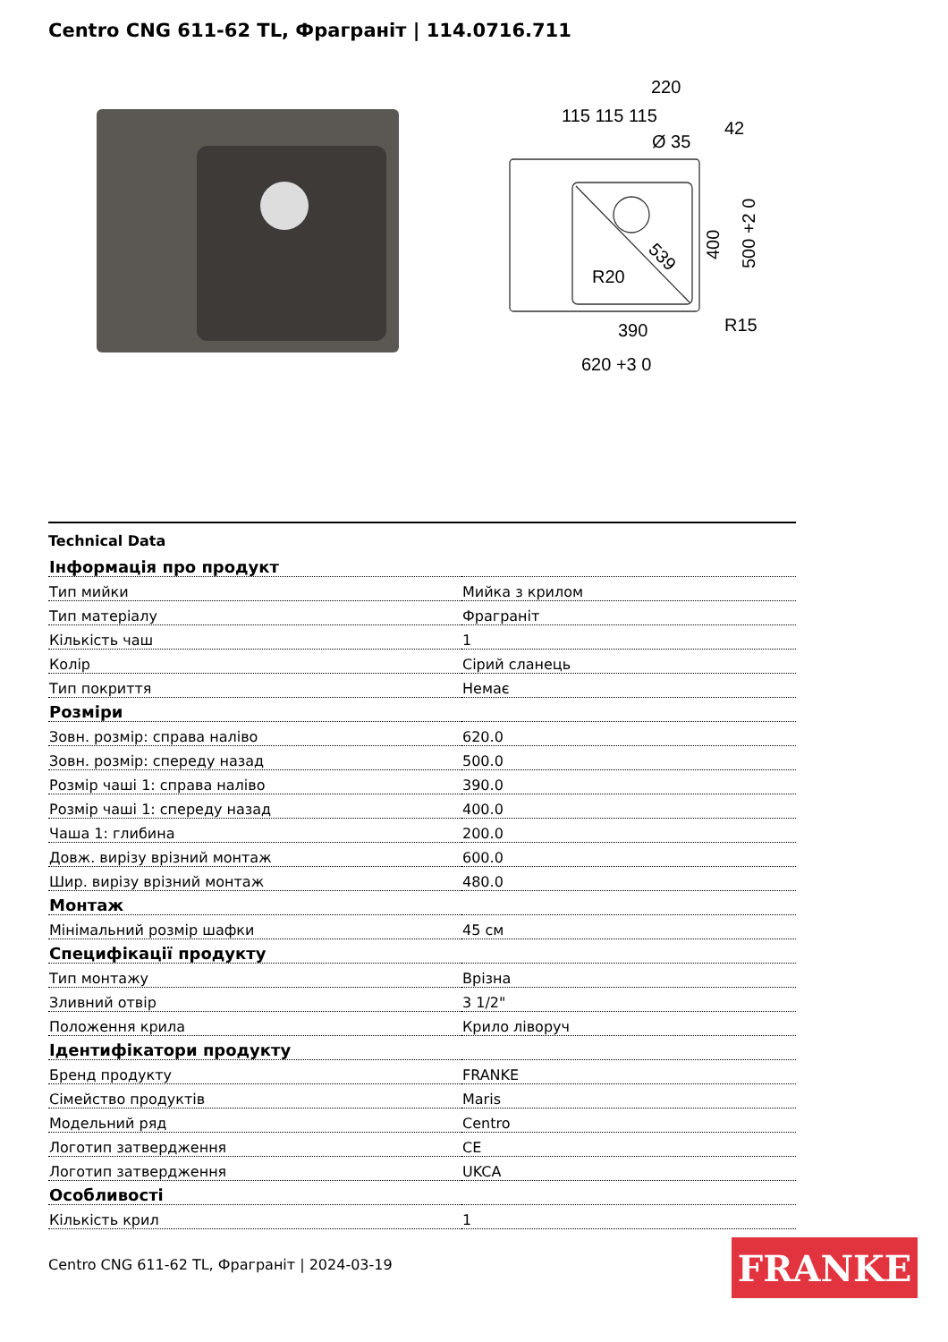Centro CNG 611-62 TL, Фраграніт | 114.0716.711
220
115 115 115
Ø 35
42
R20
390
R15
620 +3 0
400
500 +2 0
539
Technical Data
| Інформація про продукт | |
| Тип мийки | Мийка з крилом |
| Тип матеріалу | Фраграніт |
| Кількість чаш | 1 |
| Колір | Сірий сланець |
| Тип покриття | Немає |
| Розміри | |
| Зовн. розмір: справа наліво | 620.0 |
| Зовн. розмір: спереду назад | 500.0 |
| Розмір чаші 1: справа наліво | 390.0 |
| Розмір чаші 1: спереду назад | 400.0 |
| Чаша 1: глибина | 200.0 |
| Довж. вирізу врізний монтаж | 600.0 |
| Шир. вирізу врізний монтаж | 480.0 |
| Монтаж | |
| Мінімальний розмір шафки | 45 см |
| Специфікації продукту | |
| Тип монтажу | Врізна |
| Зливний отвір | 3 1/2" |
| Положення крила | Крило ліворуч |
| Ідентифікатори продукту | |
| Бренд продукту | FRANKE |
| Сімейство продуктів | Maris |
| Модельний ряд | Centro |
| Логотип затвердження | CE |
| Логотип затвердження | UKCA |
| Особливості | |
| Кількість крил | 1 |
Centro CNG 611-62 TL, Фраграніт | 2024-03-19
FRANKE